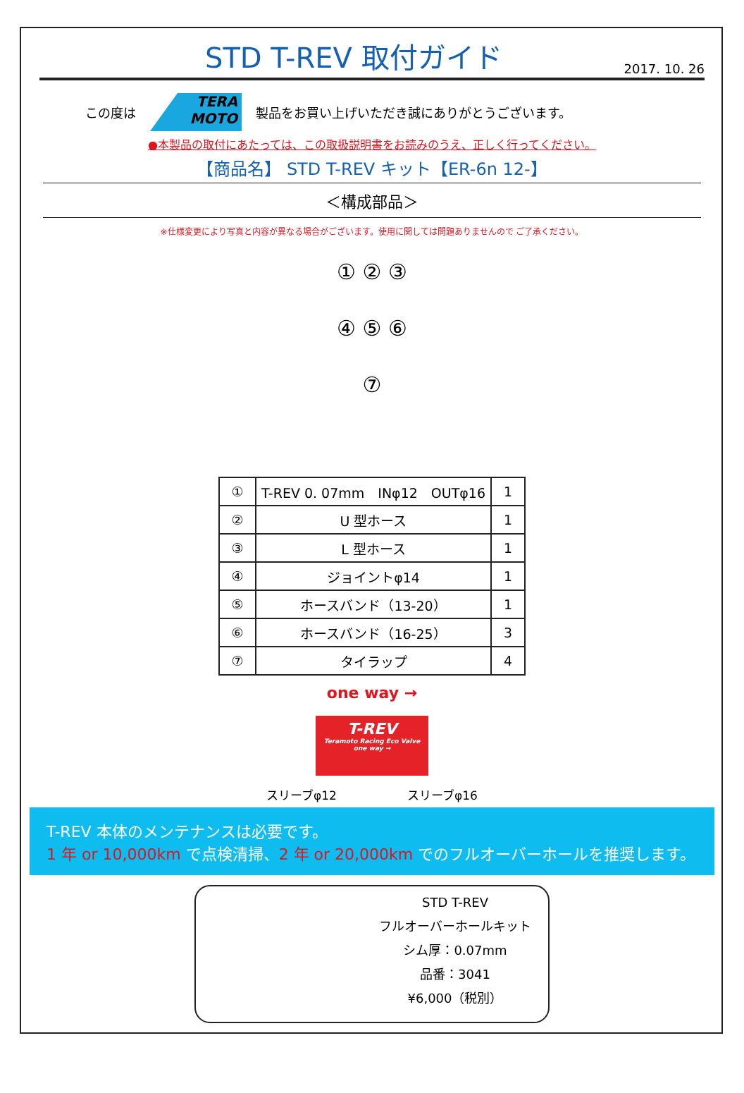STD T-REV 取付ガイド
2017. 10. 26
この度は
TERA MOTO
製品をお買い上げいただき誠にありがとうございます。
●本製品の取付にあたっては、この取扱説明書をお読みのうえ、正しく行ってください。
【商品名】 STD T-REV キット【ER-6n 12-】
＜構成部品＞
※仕様変更により写真と内容が異なる場合がございます。使用に関しては問題ありませんので ご了承ください。
① ② ③
④ ⑤ ⑥
⑦
| ① | T-REV 0. 07mm INφ12 OUTφ16 | 1 |
| ② | U 型ホース | 1 |
| ③ | L 型ホース | 1 |
| ④ | ジョイントφ14 | 1 |
| ⑤ | ホースバンド（13-20） | 1 |
| ⑥ | ホースバンド（16-25） | 3 |
| ⑦ | タイラップ | 4 |
one way →
T-REV
Teramoto Racing Eco Valve
one way →
スリーブφ12 スリーブφ16
T-REV 本体のメンテナンスは必要です。
1 年 or 10,000km で点検清掃、2 年 or 20,000km でのフルオーバーホールを推奨します。
STD T-REV
フルオーバーホールキット
シム厚：0.07mm
品番：3041
¥6,000（税別）